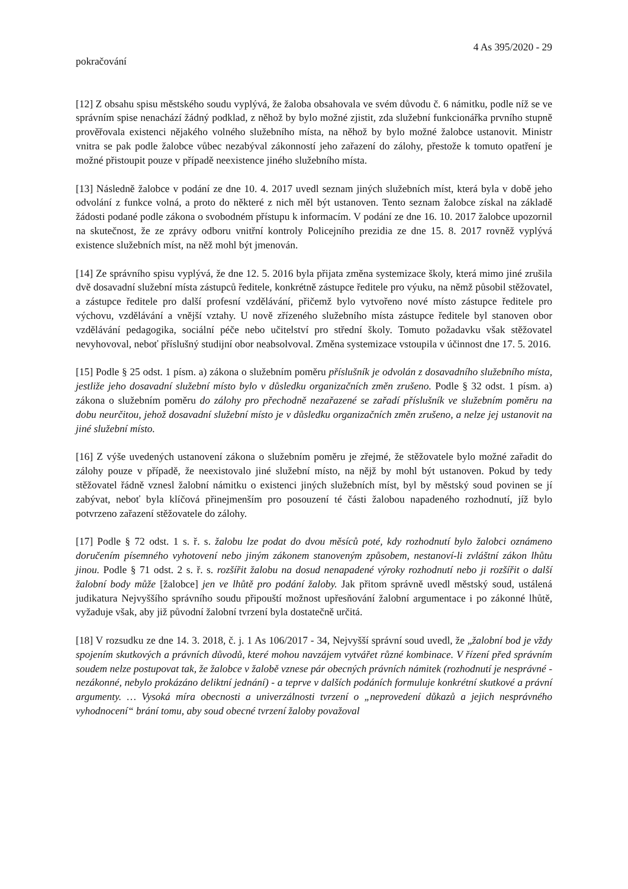4 As 395/2020 - 29
pokračování
[12] Z obsahu spisu městského soudu vyplývá, že žaloba obsahovala ve svém důvodu č. 6 námitku, podle níž se ve správním spise nenachází žádný podklad, z něhož by bylo možné zjistit, zda služební funkcionářka prvního stupně prověřovala existenci nějakého volného služebního místa, na něhož by bylo možné žalobce ustanovit. Ministr vnitra se pak podle žalobce vůbec nezabýval zákonností jeho zařazení do zálohy, přestože k tomuto opatření je možné přistoupit pouze v případě neexistence jiného služebního místa.
[13] Následně žalobce v podání ze dne 10. 4. 2017 uvedl seznam jiných služebních míst, která byla v době jeho odvolání z funkce volná, a proto do některé z nich měl být ustanoven. Tento seznam žalobce získal na základě žádosti podané podle zákona o svobodném přístupu k informacím. V podání ze dne 16. 10. 2017 žalobce upozornil na skutečnost, že ze zprávy odboru vnitřní kontroly Policejního prezidia ze dne 15. 8. 2017 rovněž vyplývá existence služebních míst, na něž mohl být jmenován.
[14] Ze správního spisu vyplývá, že dne 12. 5. 2016 byla přijata změna systemizace školy, která mimo jiné zrušila dvě dosavadní služební místa zástupců ředitele, konkrétně zástupce ředitele pro výuku, na němž působil stěžovatel, a zástupce ředitele pro další profesní vzdělávání, přičemž bylo vytvořeno nové místo zástupce ředitele pro výchovu, vzdělávání a vnější vztahy. U nově zřízeného služebního místa zástupce ředitele byl stanoven obor vzdělávání pedagogika, sociální péče nebo učitelství pro střední školy. Tomuto požadavku však stěžovatel nevyhovoval, neboť příslušný studijní obor neabsolvoval. Změna systemizace vstoupila v účinnost dne 17. 5. 2016.
[15] Podle § 25 odst. 1 písm. a) zákona o služebním poměru příslušník je odvolán z dosavadního služebního místa, jestliže jeho dosavadní služební místo bylo v důsledku organizačních změn zrušeno. Podle § 32 odst. 1 písm. a) zákona o služebním poměru do zálohy pro přechodně nezařazené se zařadí příslušník ve služebním poměru na dobu neurčitou, jehož dosavadní služební místo je v důsledku organizačních změn zrušeno, a nelze jej ustanovit na jiné služební místo.
[16] Z výše uvedených ustanovení zákona o služebním poměru je zřejmé, že stěžovatele bylo možné zařadit do zálohy pouze v případě, že neexistovalo jiné služební místo, na nějž by mohl být ustanoven. Pokud by tedy stěžovatel řádně vznesl žalobní námitku o existenci jiných služebních míst, byl by městský soud povinen se jí zabývat, neboť byla klíčová přinejmenším pro posouzení té části žalobou napadeného rozhodnutí, jíž bylo potvrzeno zařazení stěžovatele do zálohy.
[17] Podle § 72 odst. 1 s. ř. s. žalobu lze podat do dvou měsíců poté, kdy rozhodnutí bylo žalobci oznámeno doručením písemného vyhotovení nebo jiným zákonem stanoveným způsobem, nestanoví-li zvláštní zákon lhůtu jinou. Podle § 71 odst. 2 s. ř. s. rozšířit žalobu na dosud nenapadené výroky rozhodnutí nebo ji rozšířit o další žalobní body může [žalobce] jen ve lhůtě pro podání žaloby. Jak přitom správně uvedl městský soud, ustálená judikatura Nejvyššího správního soudu připouští možnost upřesňování žalobní argumentace i po zákonné lhůtě, vyžaduje však, aby již původní žalobní tvrzení byla dostatečně určitá.
[18] V rozsudku ze dne 14. 3. 2018, č. j. 1 As 106/2017 - 34, Nejvyšší správní soud uvedl, že „žalobní bod je vždy spojením skutkových a právních důvodů, které mohou navzájem vytvářet různé kombinace. V řízení před správním soudem nelze postupovat tak, že žalobce v žalobě vznese pár obecných právních námitek (rozhodnutí je nesprávné - nezákonné, nebylo prokázáno deliktní jednání) - a teprve v dalších podáních formuluje konkrétní skutkové a právní argumenty. … Vysoká míra obecnosti a univerzálnosti tvrzení o „neprovedení důkazů a jejich nesprávného vyhodnocení“ brání tomu, aby soud obecné tvrzení žaloby považoval